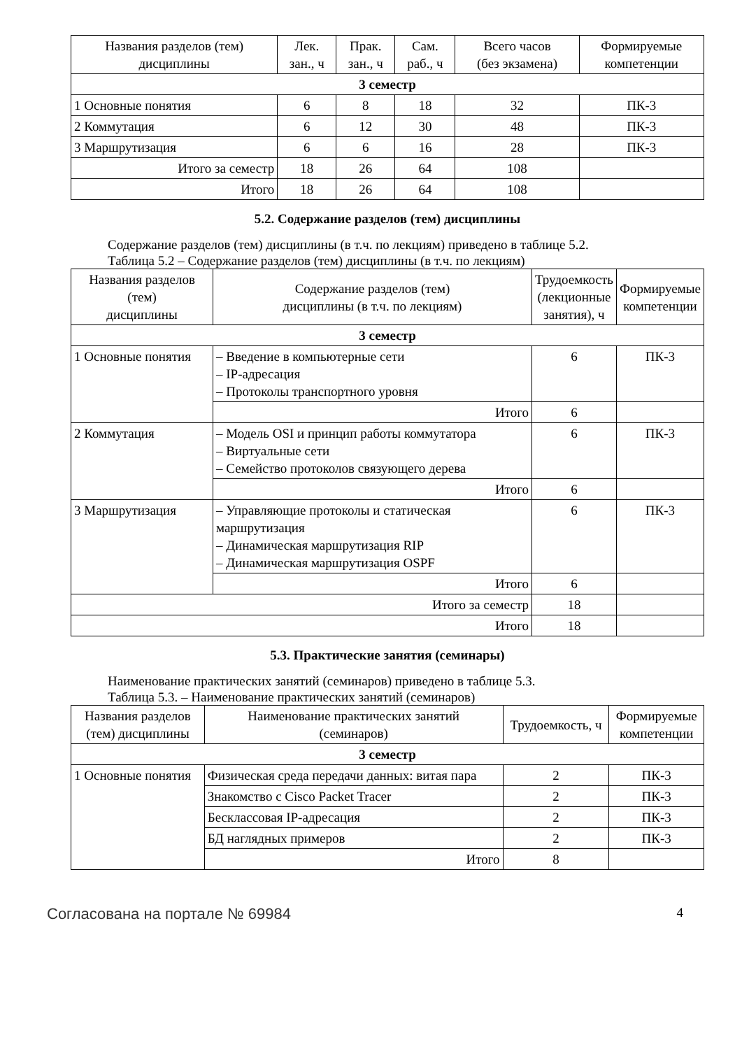| Названия разделов (тем) дисциплины | Лек. зан., ч | Прак. зан., ч | Сам. раб., ч | Всего часов (без экзамена) | Формируемые компетенции |
| --- | --- | --- | --- | --- | --- |
| 3 семестр | | | | | |
| 1 Основные понятия | 6 | 8 | 18 | 32 | ПК-3 |
| 2 Коммутация | 6 | 12 | 30 | 48 | ПК-3 |
| 3 Маршрутизация | 6 | 6 | 16 | 28 | ПК-3 |
| Итого за семестр | 18 | 26 | 64 | 108 | |
| Итого | 18 | 26 | 64 | 108 | |
5.2. Содержание разделов (тем) дисциплины
Содержание разделов (тем) дисциплины (в т.ч. по лекциям) приведено в таблице 5.2.
Таблица 5.2 – Содержание разделов (тем) дисциплины (в т.ч. по лекциям)
| Названия разделов (тем) дисциплины | Содержание разделов (тем) дисциплины (в т.ч. по лекциям) | Трудоемкость (лекционные занятия), ч | Формируемые компетенции |
| --- | --- | --- | --- |
| 3 семестр | | | |
| 1 Основные понятия | – Введение в компьютерные сети – IP-адресация – Протоколы транспортного уровня | 6 | ПК-3 |
| | Итого | 6 | |
| 2 Коммутация | – Модель OSI и принцип работы коммутатора – Виртуальные сети – Семейство протоколов связующего дерева | 6 | ПК-3 |
| | Итого | 6 | |
| 3 Маршрутизация | – Управляющие протоколы и статическая маршрутизация – Динамическая маршрутизация RIP – Динамическая маршрутизация OSPF | 6 | ПК-3 |
| | Итого | 6 | |
| Итого за семестр | | 18 | |
| Итого | | 18 | |
5.3. Практические занятия (семинары)
Наименование практических занятий (семинаров) приведено в таблице 5.3.
Таблица 5.3. – Наименование практических занятий (семинаров)
| Названия разделов (тем) дисциплины | Наименование практических занятий (семинаров) | Трудоемкость, ч | Формируемые компетенции |
| --- | --- | --- | --- |
| 3 семестр | | | |
| 1 Основные понятия | Физическая среда передачи данных: витая пара | 2 | ПК-3 |
| | Знакомство с Cisco Packet Tracer | 2 | ПК-3 |
| | Бесклассовая IP-адресация | 2 | ПК-3 |
| | БД наглядных примеров | 2 | ПК-3 |
| | Итого | 8 | |
Согласована на портале № 69984 4